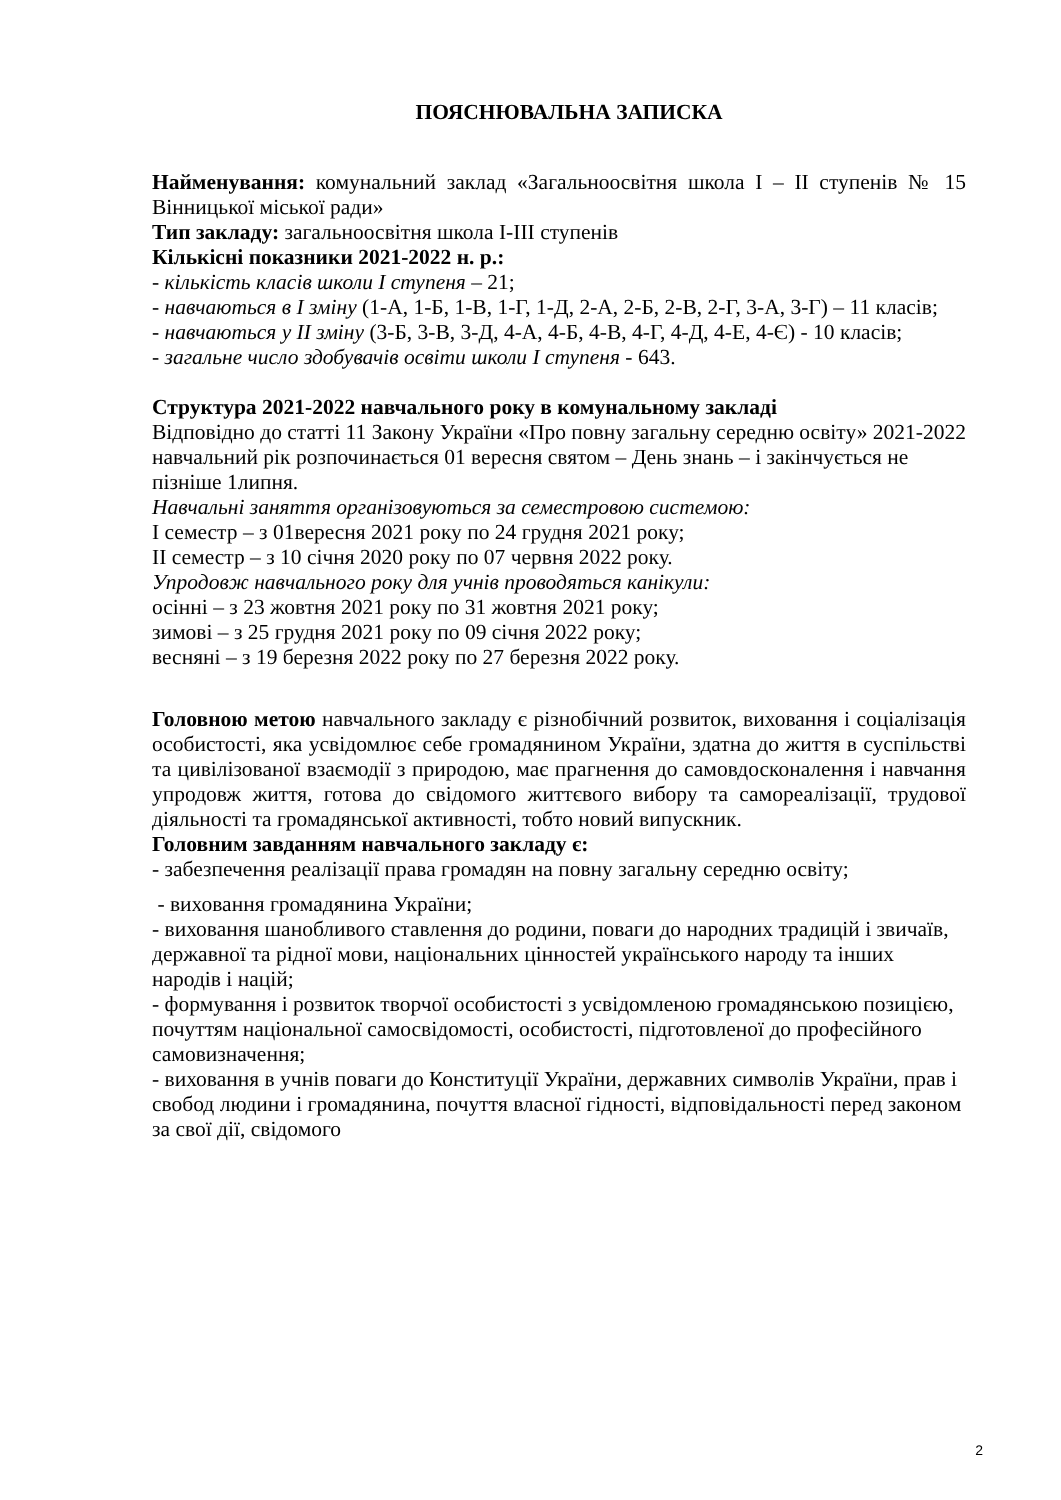ПОЯСНЮВАЛЬНА ЗАПИСКА
Найменування: комунальний заклад «Загальноосвітня школа І – ІІ ступенів № 15 Вінницької міської ради»
Тип закладу: загальноосвітня школа І-ІІІ ступенів
Кількісні показники 2021-2022 н. р.:
- кількість класів школи І ступеня – 21;
- навчаються в І зміну (1-А, 1-Б, 1-В, 1-Г, 1-Д, 2-А, 2-Б, 2-В, 2-Г, 3-А, 3-Г) – 11 класів;
- навчаються у ІІ зміну (3-Б, 3-В, 3-Д, 4-А, 4-Б, 4-В, 4-Г, 4-Д, 4-Е, 4-Є) - 10 класів;
- загальне число здобувачів освіти школи І ступеня - 643.
Структура 2021-2022 навчального року в комунальному закладі
Відповідно до статті 11 Закону України «Про повну загальну середню освіту» 2021-2022 навчальний рік розпочинається 01 вересня святом – День знань – і закінчується не пізніше 1липня.
Навчальні заняття організовуються за семестровою системою:
І семестр – з 01вересня 2021 року по 24 грудня 2021 року;
ІІ семестр – з 10 січня 2020 року по 07 червня 2022 року.
Упродовж навчального року для учнів проводяться канікули:
осінні – з 23 жовтня 2021 року по 31 жовтня 2021 року;
зимові – з 25 грудня 2021 року по 09 січня 2022 року;
весняні – з 19 березня 2022 року по 27 березня 2022 року.
Головною метою навчального закладу є різнобічний розвиток, виховання і соціалізація особистості, яка усвідомлює себе громадянином України, здатна до життя в суспільстві та цивілізованої взаємодії з природою, має прагнення до самовдосконалення і навчання упродовж життя, готова до свідомого життєвого вибору та самореалізації, трудової діяльності та громадянської активності, тобто новий випускник.
Головним завданням навчального закладу є:
- забезпечення реалізації права громадян на повну загальну середню освіту;
- виховання громадянина України;
- виховання шанобливого ставлення до родини, поваги до народних традицій і звичаїв, державної та рідної мови, національних цінностей українського народу та інших народів і націй;
- формування і розвиток творчої особистості з усвідомленою громадянською позицією, почуттям національної самосвідомості, особистості, підготовленої до професійного самовизначення;
- виховання в учнів поваги до Конституції України, державних символів України, прав і свобод людини і громадянина, почуття власної гідності, відповідальності перед законом за свої дії, свідомого
2